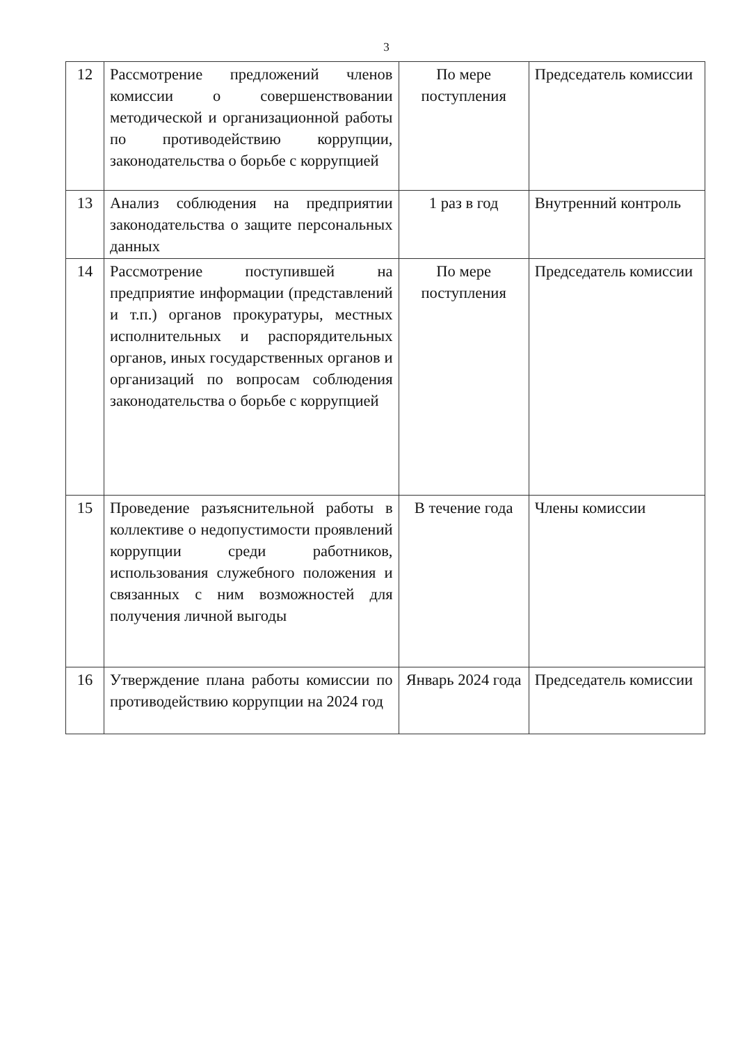3
| 12 | Рассмотрение предложений членов комиссии о совершенствовании методической и организационной работы по противодействию коррупции, законодательства о борьбе с коррупцией | По мере поступления | Председатель комиссии |
| 13 | Анализ соблюдения на предприятии законодательства о защите персональных данных | 1 раз в год | Внутренний контроль |
| 14 | Рассмотрение поступившей на предприятие информации (представлений и т.п.) органов прокуратуры, местных исполнительных и распорядительных органов, иных государственных органов и организаций по вопросам соблюдения законодательства о борьбе с коррупцией | По мере поступления | Председатель комиссии |
| 15 | Проведение разъяснительной работы в коллективе о недопустимости проявлений коррупции среди работников, использования служебного положения и связанных с ним возможностей для получения личной выгоды | В течение года | Члены комиссии |
| 16 | Утверждение плана работы комиссии по противодействию коррупции на 2024 год | Январь 2024 года | Председатель комиссии |